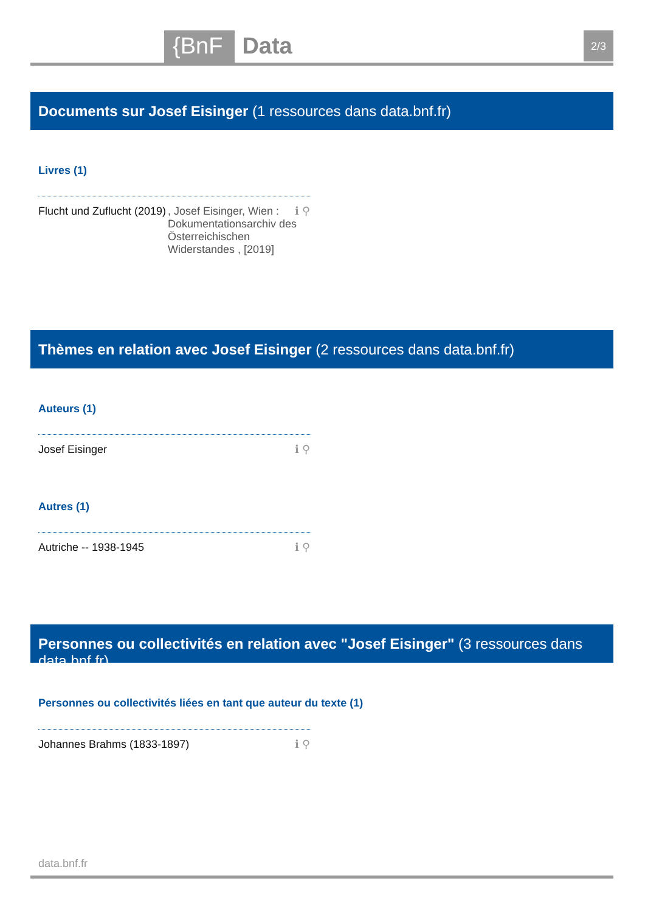{BnF Data 2/3
Documents sur Josef Eisinger (1 ressources dans data.bnf.fr)
Livres (1)
Flucht und Zuflucht (2019), Josef Eisinger, Wien : Dokumentationsarchiv des Österreichischen Widerstandes , [2019]
ℹ ⚲
Thèmes en relation avec Josef Eisinger (2 ressources dans data.bnf.fr)
Auteurs (1)
Josef Eisinger
ℹ ⚲
Autres (1)
Autriche -- 1938-1945
ℹ ⚲
Personnes ou collectivités en relation avec "Josef Eisinger" (3 ressources dans data.bnf.fr)
Personnes ou collectivités liées en tant que auteur du texte (1)
Johannes Brahms (1833-1897)
ℹ ⚲
data.bnf.fr